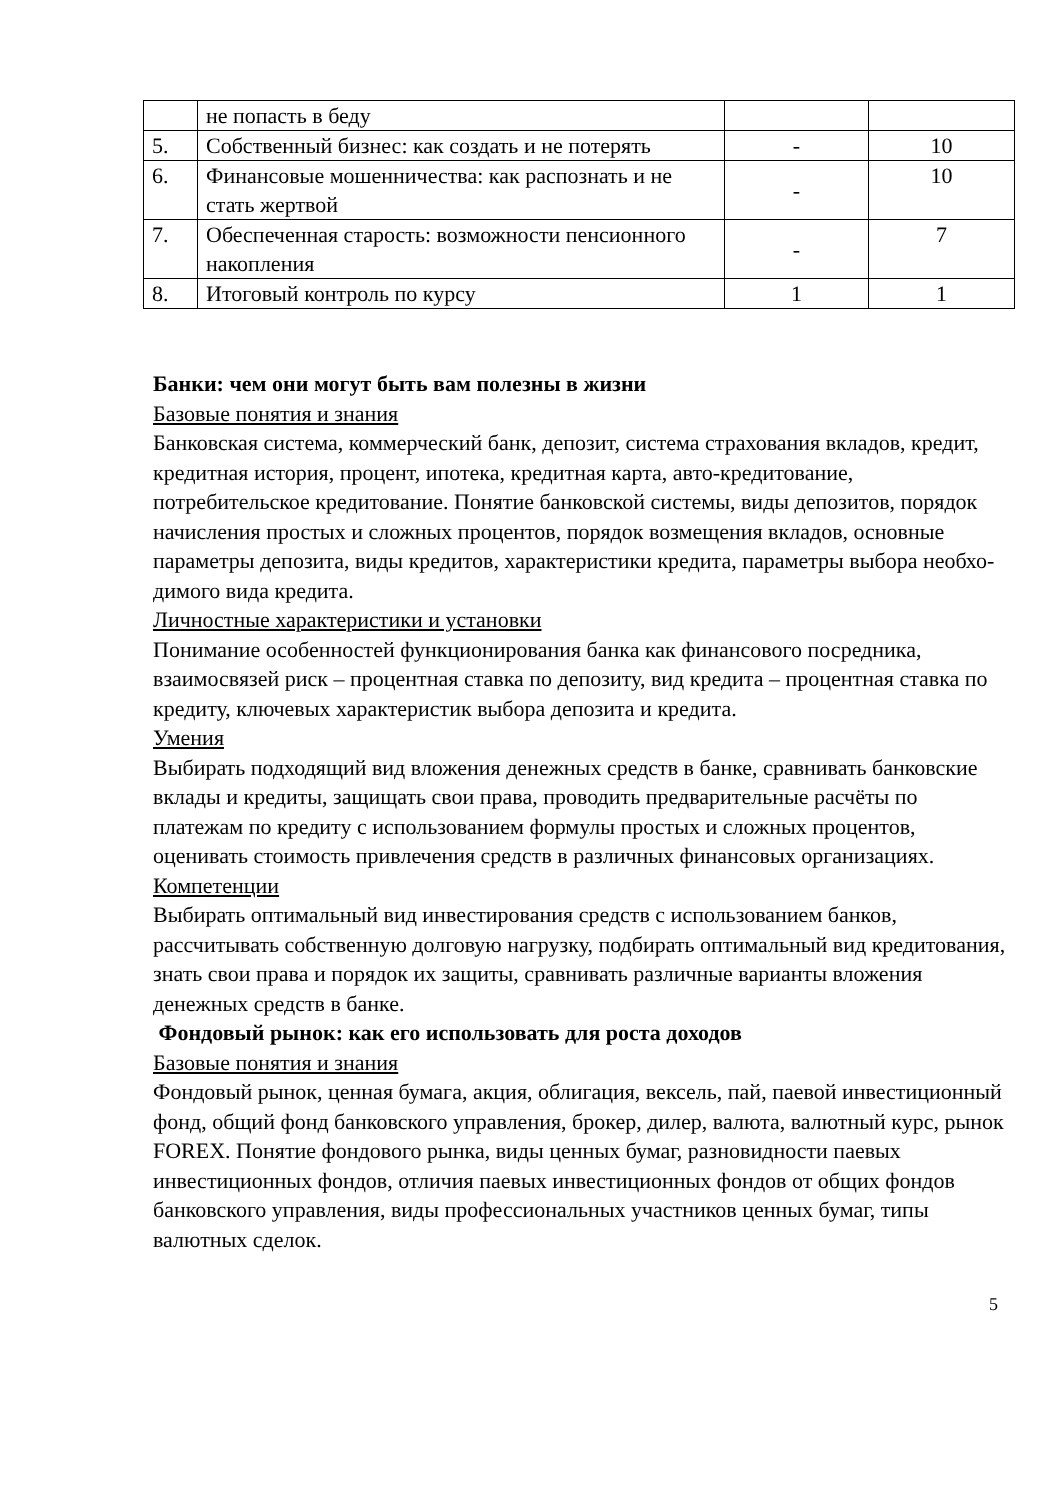| | не попасть в беду | | |
| 5. | Собственный бизнес: как создать и не потерять | - | 10 |
| 6. | Финансовые мошенничества: как распознать и не стать жертвой | - | 10 |
| 7. | Обеспеченная старость: возможности пенсионного накопления | - | 7 |
| 8. | Итоговый контроль по курсу | 1 | 1 |
Банки: чем они могут быть вам полезны в жизни
Базовые понятия и знания
Банковская система, коммерческий банк, депозит, система страхования вкладов, кредит, кредитная история, процент, ипотека, кредитная карта, авто-кредитование, потребительское кредитование. Понятие банковской системы, виды депозитов, порядок начисления простых и сложных процентов, порядок возмещения вкладов, основные параметры депозита, виды кредитов, характеристики кредита, параметры выбора необхо-
димого вида кредита.
Личностные характеристики и установки
Понимание особенностей функционирования банка как финансового посредника, взаимосвязей риск – процентная ставка по депозиту, вид кредита – процентная ставка по кредиту, ключевых характеристик выбора депозита и кредита.
Умения
Выбирать подходящий вид вложения денежных средств в банке, сравнивать банковские вклады и кредиты, защищать свои права, проводить предварительные расчёты по платежам по кредиту с использованием формулы простых и сложных процентов, оценивать стоимость привлечения средств в различных финансовых организациях.
Компетенции
Выбирать оптимальный вид инвестирования средств с использованием банков, рассчитывать собственную долговую нагрузку, подбирать оптимальный вид кредитования, знать свои права и порядок их защиты, сравнивать различные варианты вложения денежных средств в банке.
Фондовый рынок: как его использовать для роста доходов
Базовые понятия и знания
Фондовый рынок, ценная бумага, акция, облигация, вексель, пай, паевой инвестиционный фонд, общий фонд банковского управления, брокер, дилер, валюта, валютный курс, рынок FOREX. Понятие фондового рынка, виды ценных бумаг, разновидности паевых
инвестиционных фондов, отличия паевых инвестиционных фондов от общих фондов банковского управления, виды профессиональных участников ценных бумаг, типы валютных сделок.
5